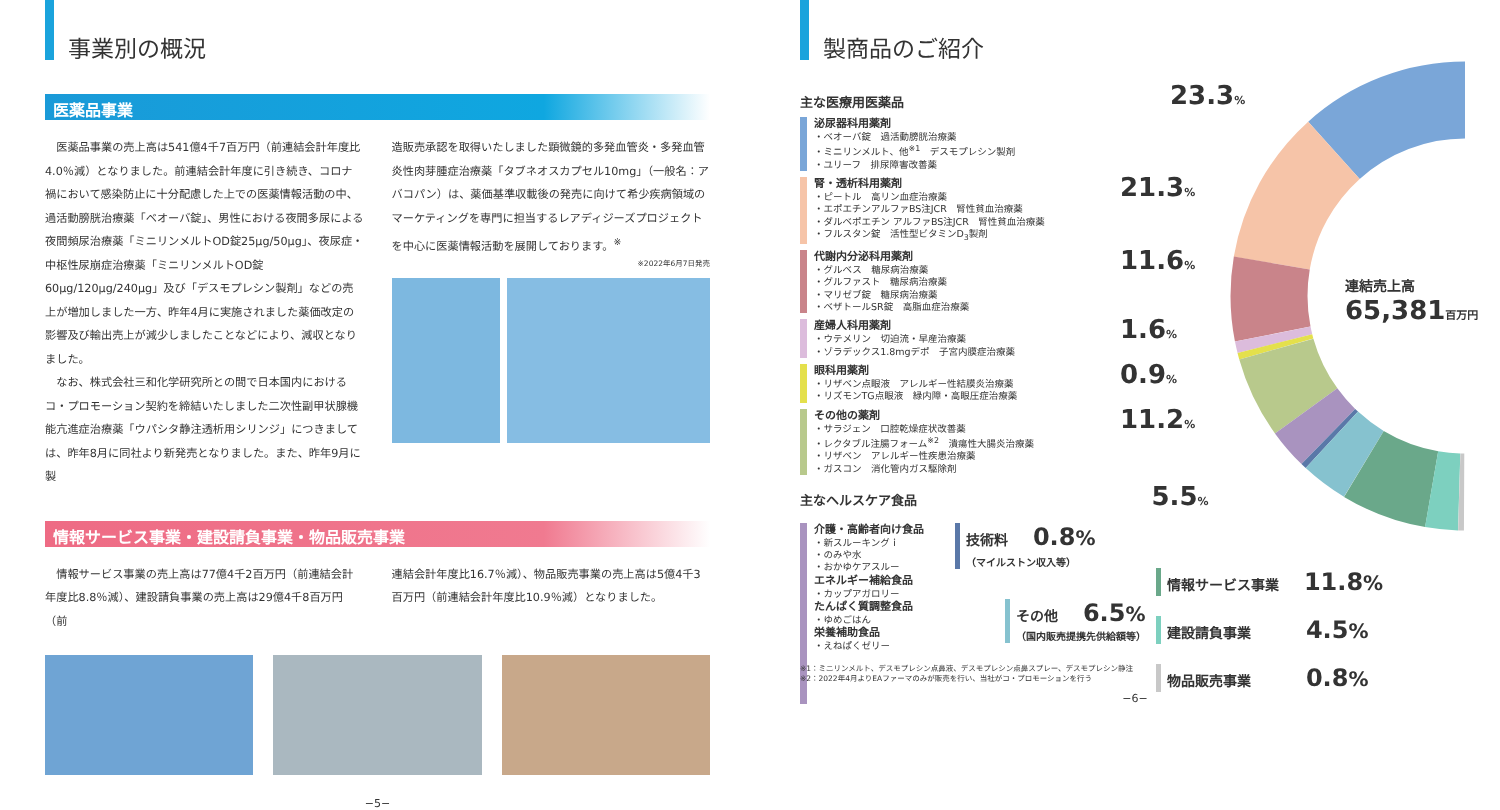事業別の概況
医薬品事業
　医薬品事業の売上高は541億4千7百万円（前連結会計年度比4.0％減）となりました。前連結会計年度に引き続き、コロナ禍において感染防止に十分配慮した上での医薬情報活動の中、過活動膀胱治療薬「ベオーバ錠」、男性における夜間多尿による夜間頻尿治療薬「ミニリンメルトOD錠25μg/50μg」、夜尿症・中枢性尿崩症治療薬「ミニリンメルトOD錠60μg/120μg/240μg」及び「デスモプレシン製剤」などの売上が増加しました一方、昨年4月に実施されました薬価改定の影響及び輸出売上が減少しましたことなどにより、減収となりました。
　なお、株式会社三和化学研究所との間で日本国内におけるコ・プロモーション契約を締結いたしました二次性副甲状腺機能亢進症治療薬「ウパシタ静注透析用シリンジ」につきましては、昨年8月に同社より新発売となりました。また、昨年9月に製
造販売承認を取得いたしました顕微鏡的多発血管炎・多発血管炎性肉芽腫症治療薬「タブネオスカプセル10mg」（一般名：アバコパン）は、薬価基準収載後の発売に向けて希少疾病領域のマーケティングを専門に担当するレアディジーズプロジェクトを中心に医薬情報活動を展開しております。<sup>※</sup>
※2022年6月7日発売
情報サービス事業・建設請負事業・物品販売事業
　情報サービス事業の売上高は77億4千2百万円（前連結会計年度比8.8％減）、建設請負事業の売上高は29億4千8百万円（前
連結会計年度比16.7％減）、物品販売事業の売上高は5億4千3百万円（前連結会計年度比10.9％減）となりました。
−5−
製商品のご紹介
主な医療用医薬品
泌尿器科用薬剤
・ベオーバ錠　過活動膀胱治療薬
・ミニリンメルト、他<sup>※1</sup>　デスモプレシン製剤
・ユリーフ　排尿障害改善薬
23.3%
腎・透析科用薬剤
・ピートル　高リン血症治療薬
・エポエチンアルファBS注JCR　腎性貧血治療薬
・ダルベポエチン アルファBS注JCR　腎性貧血治療薬
・フルスタン錠　活性型ビタミンD<sub>3</sub>製剤
21.3%
代謝内分泌科用薬剤
・グルベス　糖尿病治療薬
・グルファスト　糖尿病治療薬
・マリゼブ錠　糖尿病治療薬
・ベザトールSR錠　高脂血症治療薬
11.6%
産婦人科用薬剤
・ウテメリン　切迫流・早産治療薬
・ゾラデックス1.8mgデポ　子宮内膜症治療薬
1.6%
眼科用薬剤
・リザベン点眼液　アレルギー性結膜炎治療薬
・リズモンTG点眼液　緑内障・高眼圧症治療薬
0.9%
その他の薬剤
・サラジェン　口腔乾燥症状改善薬
・レクタブル注腸フォーム<sup>※2</sup>　潰瘍性大腸炎治療薬
・リザベン　アレルギー性疾患治療薬
・ガスコン　消化管内ガス駆除剤
11.2%
連結売上高
65,381百万円
主なヘルスケア食品 5.5%
介護・高齢者向け食品
・新スルーキングｉ
・のみや水
・おかゆケアスルー
エネルギー補給食品
・カップアガロリー
たんぱく質調整食品
・ゆめごはん
栄養補助食品
・えねぱくゼリー
技術料 0.8%
（マイルストン収入等）
その他 6.5%
（国内販売提携先供給額等）
情報サービス事業 11.8%
建設請負事業 4.5%
物品販売事業 0.8%
※1：ミニリンメルト、デスモプレシン点鼻液、デスモプレシン点鼻スプレー、デスモプレシン静注
※2：2022年4月よりEAファーマのみが販売を行い、当社がコ・プロモーションを行う
−6−